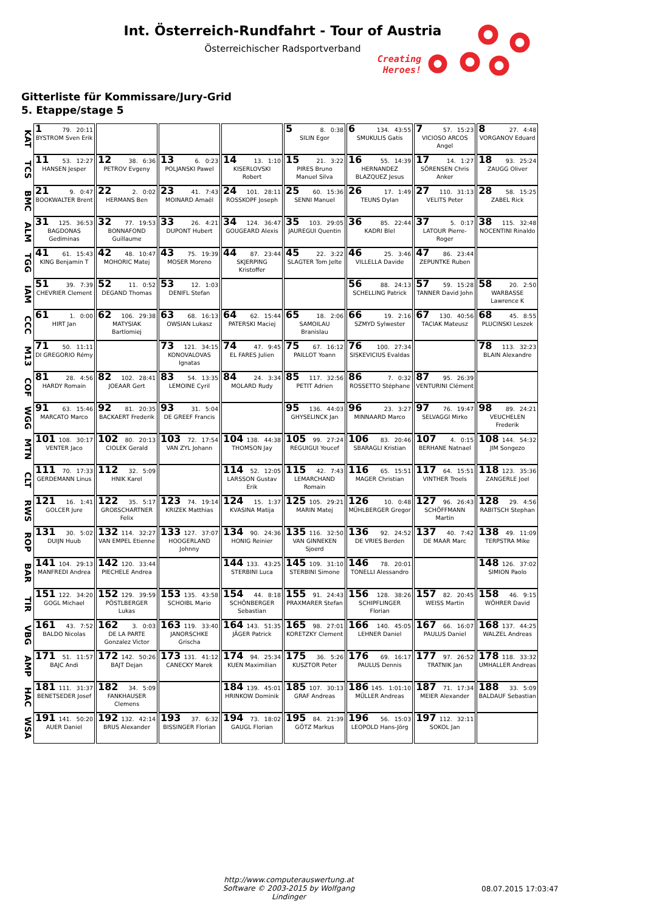Int. Österreich-Rundfahrt - Tour of Austria
Österreichischer Radsportverband
Creating
Heroes!
Gitterliste für Kommissare/Jury-Grid
5. Etappe/stage 5
| KAT | 1 79. 20:11 BYSTROM Sven Erik | | | | 5 8. 0:38 SILIN Egor | 6 134. 43:55 SMUKULIS Gatis | 7 57. 15:23 VICIOSO ARCOS Angel | 8 27. 4:48 VORGANOV Eduard |
| TCS | 11 53. 12:27 HANSEN Jesper | 12 38. 6:36 PETROV Evgeny | 13 6. 0:23 POLJANSKI Pawel | 14 13. 1:10 KISERLOVSKI Robert | 15 21. 3:22 PIRES Bruno Manuel Silva | 16 55. 14:39 HERNANDEZ BLAZQUEZ Jesus | 17 14. 1:27 SÖRENSEN Chris Anker | 18 93. 25:24 ZAUGG Oliver |
| BMC | 21 9. 0:47 BOOKWALTER Brent | 22 2. 0:02 HERMANS Ben | 23 41. 7:43 MOINARD Amaël | 24 101. 28:11 ROSSKOPF Joseph | 25 60. 15:36 SENNI Manuel | 26 17. 1:49 TEUNS Dylan | 27 110. 31:13 VELITS Peter | 28 58. 15:25 ZABEL Rick |
| ALM | 31 125. 36:53 BAGDONAS Gediminas | 32 77. 19:53 BONNAFOND Guillaume | 33 26. 4:21 DUPONT Hubert | 34 124. 36:47 GOUGEARD Alexis | 35 103. 29:05 JAUREGUI Quentin | 36 85. 22:44 KADRI Blel | 37 5. 0:17 LATOUR Pierre-Roger | 38 115. 32:48 NOCENTINI Rinaldo |
| TGG | 41 61. 15:43 KING Benjamin T | 42 48. 10:47 MOHORIC Matej | 43 75. 19:39 MOSER Moreno | 44 87. 23:44 SKJERPING Kristoffer | 45 22. 3:22 SLAGTER Tom Jelte | 46 25. 3:46 VILLELLA Davide | 47 86. 23:44 ZEPUNTKE Ruben | |
| IAM | 51 39. 7:39 CHEVRIER Clement | 52 11. 0:52 DEGAND Thomas | 53 12. 1:03 DENIFL Stefan | | | 56 88. 24:13 SCHELLING Patrick | 57 59. 15:28 TANNER David John | 58 20. 2:50 WARBASSE Lawrence K |
| CCC | 61 1. 0:00 HIRT Jan | 62 106. 29:38 MATYSIAK Bartlomiej | 63 68. 16:13 OWSIAN Lukasz | 64 62. 15:44 PATERSKI Maciej | 65 18. 2:06 SAMOILAU Branislau | 66 19. 2:16 SZMYD Sylwester | 67 130. 40:56 TACIAK Mateusz | 68 45. 8:55 PLUCINSKI Leszek |
| M13 | 71 50. 11:11 DI GREGORIO Rémy | | 73 121. 34:15 KONOVALOVAS Ignatas | 74 47. 9:45 EL FARES Julien | 75 67. 16:12 PAILLOT Yoann | 76 100. 27:34 SISKEVICIUS Evaldas | | 78 113. 32:23 BLAIN Alexandre |
| COF | 81 28. 4:56 HARDY Romain | 82 102. 28:41 JOEAAR Gert | 83 54. 13:35 LEMOINE Cyril | 84 24. 3:34 MOLARD Rudy | 85 117. 32:56 PETIT Adrien | 86 7. 0:32 ROSSETTO Stéphane | 87 95. 26:39 VENTURINI Clément | |
| WGG | 91 63. 15:46 MARCATO Marco | 92 81. 20:35 BACKAERT Frederik | 93 31. 5:04 DE GREEF Francis | | 95 136. 44:03 GHYSELINCK Jan | 96 23. 3:27 MINNAARD Marco | 97 76. 19:47 SELVAGGI Mirko | 98 89. 24:21 VEUCHELEN Frederik |
| MTN | 101 108. 30:17 VENTER Jaco | 102 80. 20:13 CIOLEK Gerald | 103 72. 17:54 VAN ZYL Johann | 104 138. 44:38 THOMSON Jay | 105 99. 27:24 REGUIGUI Youcef | 106 83. 20:46 SBARAGLI Kristian | 107 4. 0:15 BERHANE Natnael | 108 144. 54:32 JIM Songezo |
| CLT | 111 70. 17:33 GERDEMANN Linus | 112 32. 5:09 HNIK Karel | | 114 52. 12:05 LARSSON Gustav Erik | 115 42. 7:43 LEMARCHAND Romain | 116 65. 15:51 MAGER Christian | 117 64. 15:51 VINTHER Troels | 118 123. 35:36 ZANGERLE Joel |
| RWS | 121 16. 1:41 GOLCER Jure | 122 35. 5:17 GROßSCHARTNER Felix | 123 74. 19:14 KRIZEK Matthias | 124 15. 1:37 KVASINA Matija | 125 105. 29:21 MARIN Matej | 126 10. 0:48 MÜHLBERGER Gregor | 127 96. 26:43 SCHÖFFMANN Martin | 128 29. 4:56 RABITSCH Stephan |
| ROP | 131 30. 5:02 DUIJN Huub | 132 114. 32:27 VAN EMPEL Etienne | 133 127. 37:07 HOOGERLAND Johnny | 134 90. 24:36 HONIG Reinier | 135 116. 32:50 VAN GINNEKEN Sjoerd | 136 92. 24:52 DE VRIES Berden | 137 40. 7:42 DE MAAR Marc | 138 49. 11:09 TERPSTRA Mike |
| BAR | 141 104. 29:13 MANFREDI Andrea | 142 120. 33:44 PIECHELE Andrea | | 144 133. 43:25 STERBINI Luca | 145 109. 31:10 STERBINI Simone | 146 78. 20:01 TONELLI Alessandro | | 148 126. 37:02 SIMION Paolo |
| TIR | 151 122. 34:20 GOGL Michael | 152 129. 39:59 PÖSTLBERGER Lukas | 153 135. 43:58 SCHOIBL Mario | 154 44. 8:18 SCHÖNBERGER Sebastian | 155 91. 24:43 PRAXMARER Stefan | 156 128. 38:26 SCHIPFLINGER Florian | 157 82. 20:45 WEISS Martin | 158 46. 9:15 WÖHRER David |
| VBG | 161 43. 7:52 BALDO Nicolas | 162 3. 0:03 DE LA PARTE Gonzalez Victor | 163 119. 33:40 JANORSCHKE Grischa | 164 143. 51:35 JÄGER Patrick | 165 98. 27:01 KORETZKY Clement | 166 140. 45:05 LEHNER Daniel | 167 66. 16:07 PAULUS Daniel | 168 137. 44:25 WALZEL Andreas |
| AMP | 171 51. 11:57 BAJC Andi | 172 142. 50:26 BAJT Dejan | 173 131. 41:12 CANECKY Marek | 174 94. 25:34 KUEN Maximilian | 175 36. 5:26 KUSZTOR Peter | 176 69. 16:17 PAULUS Dennis | 177 97. 26:52 TRATNIK Jan | 178 118. 33:32 UMHALLER Andreas |
| HAC | 181 111. 31:37 BENETSEDER Josef | 182 34. 5:09 FANKHAUSER Clemens | | 184 139. 45:01 HRINKOW Dominik | 185 107. 30:13 GRAF Andreas | 186 145. 1:01:10 MÜLLER Andreas | 187 71. 17:34 MEIER Alexander | 188 33. 5:09 BALDAUF Sebastian |
| WSA | 191 141. 50:20 AUER Daniel | 192 132. 42:14 BRUS Alexander | 193 37. 6:32 BISSINGER Florian | 194 73. 18:02 GAUGL Florian | 195 84. 21:39 GÖTZ Markus | 196 56. 15:03 LEOPOLD Hans-Jörg | 197 112. 32:11 SOKOL Jan | |
http://www.computerauswertung.at
Software © 2003-2015 by Wolfgang Lindinger
08.07.2015 17:03:47